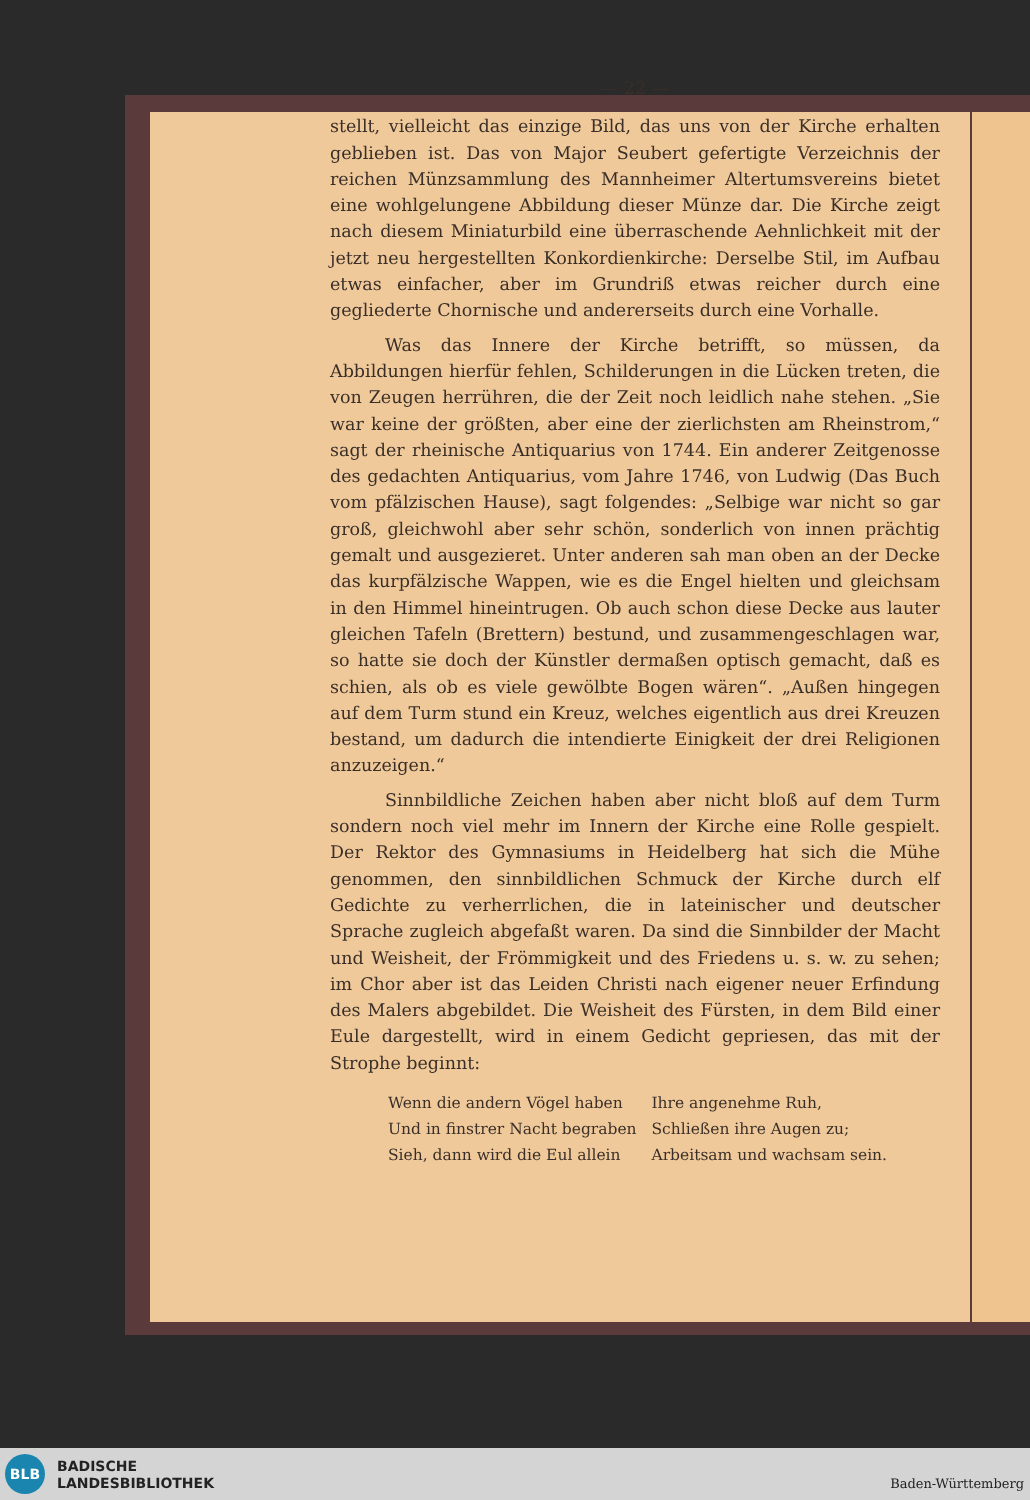— 22 —
stellt, vielleicht das einzige Bild, das uns von der Kirche erhalten geblieben ist. Das von Major Seubert gefertigte Verzeichnis der reichen Münzsammlung des Mannheimer Altertumsvereins bietet eine wohlgelungene Abbildung dieser Münze dar. Die Kirche zeigt nach diesem Miniaturbild eine überraschende Aehnlichkeit mit der jetzt neu hergestellten Konkordienkirche: Derselbe Stil, im Aufbau etwas einfacher, aber im Grundriß etwas reicher durch eine gegliederte Chornische und andererseits durch eine Vorhalle.
Was das Innere der Kirche betrifft, so müssen, da Abbildungen hierfür fehlen, Schilderungen in die Lücken treten, die von Zeugen herrühren, die der Zeit noch leidlich nahe stehen. „Sie war keine der größten, aber eine der zierlichsten am Rheinstrom,“ sagt der rheinische Antiquarius von 1744. Ein anderer Zeitgenosse des gedachten Antiquarius, vom Jahre 1746, von Ludwig (Das Buch vom pfälzischen Hause), sagt folgendes: „Selbige war nicht so gar groß, gleichwohl aber sehr schön, sonderlich von innen prächtig gemalt und ausgezieret. Unter anderen sah man oben an der Decke das kurpfälzische Wappen, wie es die Engel hielten und gleichsam in den Himmel hineintrugen. Ob auch schon diese Decke aus lauter gleichen Tafeln (Brettern) bestund, und zusammengeschlagen war, so hatte sie doch der Künstler dermaßen optisch gemacht, daß es schien, als ob es viele gewölbte Bogen wären“. „Außen hingegen auf dem Turm stund ein Kreuz, welches eigentlich aus drei Kreuzen bestand, um dadurch die intendierte Einigkeit der drei Religionen anzuzeigen.“
Sinnbildliche Zeichen haben aber nicht bloß auf dem Turm sondern noch viel mehr im Innern der Kirche eine Rolle gespielt. Der Rektor des Gymnasiums in Heidelberg hat sich die Mühe genommen, den sinnbildlichen Schmuck der Kirche durch elf Gedichte zu verherrlichen, die in lateinischer und deutscher Sprache zugleich abgefaßt waren. Da sind die Sinnbilder der Macht und Weisheit, der Frömmigkeit und des Friedens u. s. w. zu sehen; im Chor aber ist das Leiden Christi nach eigener neuer Erfindung des Malers abgebildet. Die Weisheit des Fürsten, in dem Bild einer Eule dargestellt, wird in einem Gedicht gepriesen, das mit der Strophe beginnt:
Wenn die andern Vögel haben Ihre angenehme Ruh, Und in finstrer Nacht begraben Schließen ihre Augen zu; Sieh, dann wird die Eul allein Arbeitsam und wachsam sein.
BLB
BADISCHE
LANDESBIBLIOTHEK
Baden-Württemberg